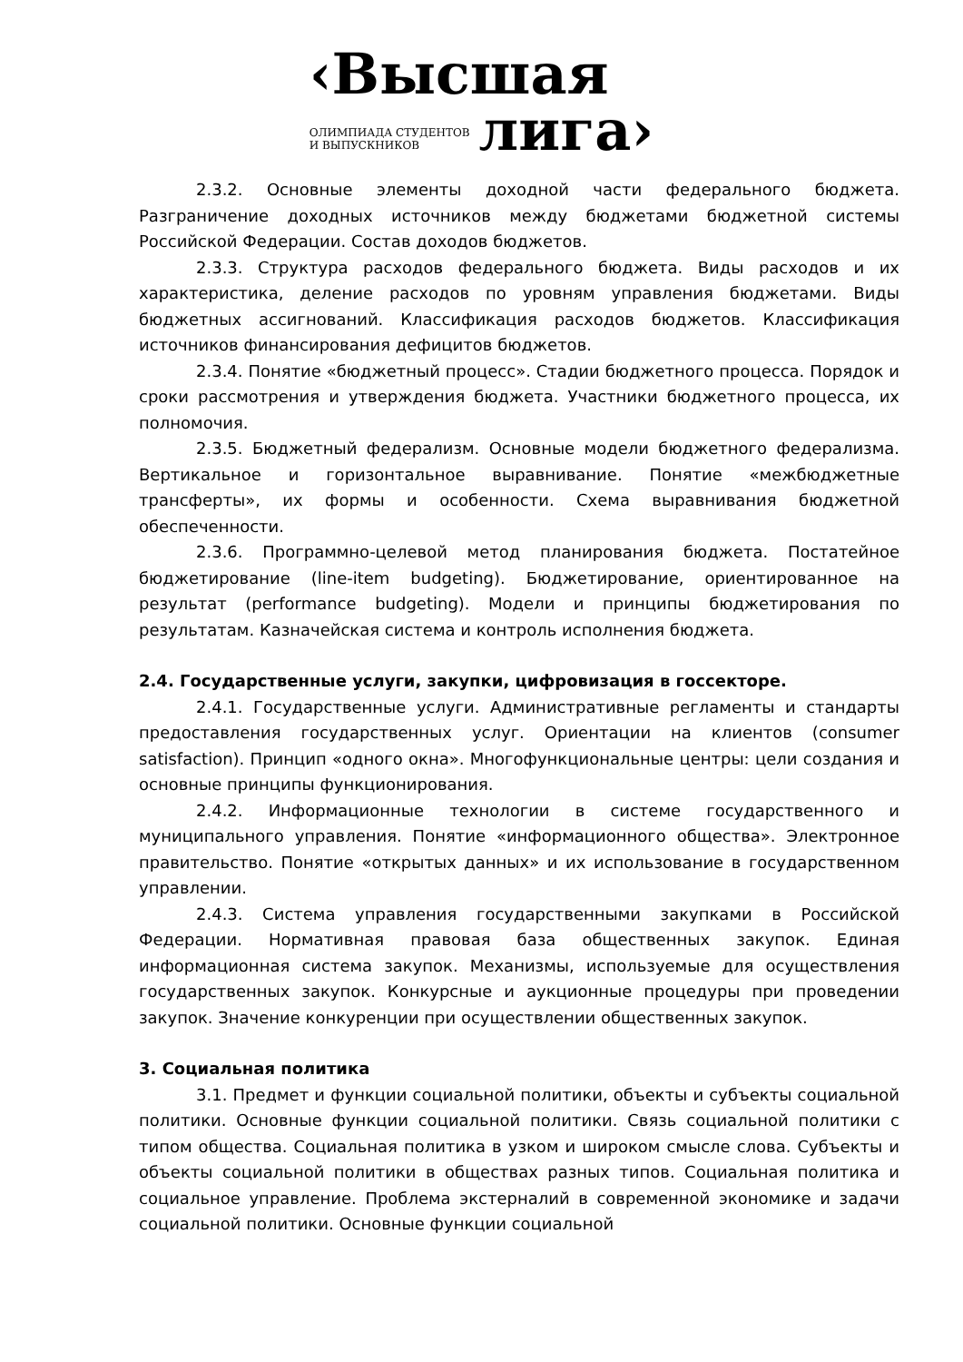‹Высшая
ОЛИМПИАДА СТУДЕНТОВ
И ВЫПУСКНИКОВ
лига›
2.3.2. Основные элементы доходной части федерального бюджета. Разграничение доходных источников между бюджетами бюджетной системы Российской Федерации. Состав доходов бюджетов.
2.3.3. Структура расходов федерального бюджета. Виды расходов и их характеристика, деление расходов по уровням управления бюджетами. Виды бюджетных ассигнований. Классификация расходов бюджетов. Классификация источников финансирования дефицитов бюджетов.
2.3.4. Понятие «бюджетный процесс». Стадии бюджетного процесса. Порядок и сроки рассмотрения и утверждения бюджета. Участники бюджетного процесса, их полномочия.
2.3.5. Бюджетный федерализм. Основные модели бюджетного федерализма. Вертикальное и горизонтальное выравнивание. Понятие «межбюджетные трансферты», их формы и особенности. Схема выравнивания бюджетной обеспеченности.
2.3.6. Программно-целевой метод планирования бюджета. Постатейное бюджетирование (line-item budgeting). Бюджетирование, ориентированное на результат (performance budgeting). Модели и принципы бюджетирования по результатам. Казначейская система и контроль исполнения бюджета.
2.4. Государственные услуги, закупки, цифровизация в госсекторе.
2.4.1. Государственные услуги. Административные регламенты и стандарты предоставления государственных услуг. Ориентации на клиентов (consumer satisfaction). Принцип «одного окна». Многофункциональные центры: цели создания и основные принципы функционирования.
2.4.2. Информационные технологии в системе государственного и муниципального управления. Понятие «информационного общества». Электронное правительство. Понятие «открытых данных» и их использование в государственном управлении.
2.4.3. Система управления государственными закупками в Российской Федерации. Нормативная правовая база общественных закупок. Единая информационная система закупок. Механизмы, используемые для осуществления государственных закупок. Конкурсные и аукционные процедуры при проведении закупок. Значение конкуренции при осуществлении общественных закупок.
3. Социальная политика
3.1. Предмет и функции социальной политики, объекты и субъекты социальной политики. Основные функции социальной политики. Связь социальной политики с типом общества. Социальная политика в узком и широком смысле слова. Субъекты и объекты социальной политики в обществах разных типов. Социальная политика и социальное управление. Проблема экстерналий в современной экономике и задачи социальной политики. Основные функции социальной